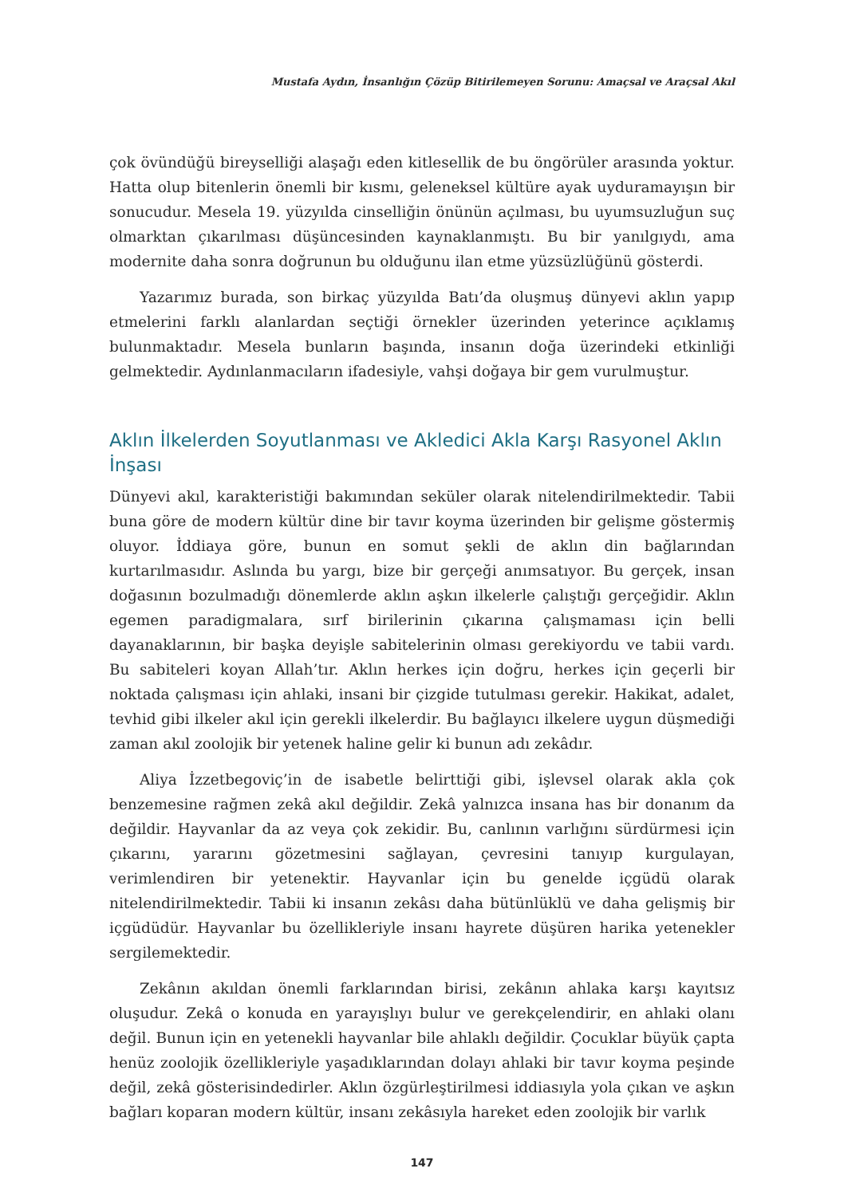Mustafa Aydın, İnsanlığın Çözüp Bitirilemeyen Sorunu: Amaçsal ve Araçsal Akıl
çok övündüğü bireyselliği alaşağı eden kitlesellik de bu öngörüler arasında yoktur. Hatta olup bitenlerin önemli bir kısmı, geleneksel kültüre ayak uyduramayışın bir sonucudur. Mesela 19. yüzyılda cinselliğin önünün açılması, bu uyumsuzluğun suç olmarktan çıkarılması düşüncesinden kaynaklanmıştı. Bu bir yanılgıydı, ama modernite daha sonra doğrunun bu olduğunu ilan etme yüzsüzlüğünü gösterdi.
Yazarımız burada, son birkaç yüzyılda Batı’da oluşmuş dünyevi aklın yapıp etmelerini farklı alanlardan seçtiği örnekler üzerinden yeterince açıklamış bulunmaktadır. Mesela bunların başında, insanın doğa üzerindeki etkinliği gelmektedir. Aydınlanmacıların ifadesiyle, vahşi doğaya bir gem vurulmuştur.
Aklın İlkelerden Soyutlanması ve Akledici Akla Karşı Rasyonel Aklın İnşası
Dünyevi akıl, karakteristiği bakımından seküler olarak nitelendirilmektedir. Tabii buna göre de modern kültür dine bir tavır koyma üzerinden bir gelişme göstermiş oluyor. İddiaya göre, bunun en somut şekli de aklın din bağlarından kurtarılmasıdır. Aslında bu yargı, bize bir gerçeği anımsatıyor. Bu gerçek, insan doğasının bozulmadığı dönemlerde aklın aşkın ilkelerle çalıştığı gerçeğidir. Aklın egemen paradigmalara, sırf birilerinin çıkarına çalışmaması için belli dayanaklarının, bir başka deyişle sabitelerinin olması gerekiyordu ve tabii vardı. Bu sabiteleri koyan Allah’tır. Aklın herkes için doğru, herkes için geçerli bir noktada çalışması için ahlaki, insani bir çizgide tutulması gerekir. Hakikat, adalet, tevhid gibi ilkeler akıl için gerekli ilkelerdir. Bu bağlayıcı ilkelere uygun düşmediği zaman akıl zoolojik bir yetenek haline gelir ki bunun adı zekâdır.
Aliya İzzetbegoviç’in de isabetle belirttiği gibi, işlevsel olarak akla çok benzemesine rağmen zekâ akıl değildir. Zekâ yalnızca insana has bir donanım da değildir. Hayvanlar da az veya çok zekidir. Bu, canlının varlığını sürdürmesi için çıkarını, yararını gözetmesini sağlayan, çevresini tanıyıp kurgulayan, verimlendiren bir yetenektir. Hayvanlar için bu genelde içgüdü olarak nitelendirilmektedir. Tabii ki insanın zekâsı daha bütünlüklü ve daha gelişmiş bir içgüdüdür. Hayvanlar bu özellikleriyle insanı hayrete düşüren harika yetenekler sergilemektedir.
Zekânın akıldan önemli farklarından birisi, zekânın ahlaka karşı kayıtsız oluşudur. Zekâ o konuda en yarayışlıyı bulur ve gerekçelendirir, en ahlaki olanı değil. Bunun için en yetenekli hayvanlar bile ahlaklı değildir. Çocuklar büyük çapta henüz zoolojik özellikleriyle yaşadıklarından dolayı ahlaki bir tavır koyma peşinde değil, zekâ gösterisindedirler. Aklın özgürleştirilmesi iddiasıyla yola çıkan ve aşkın bağları koparan modern kültür, insanı zekâsıyla hareket eden zoolojik bir varlık
147